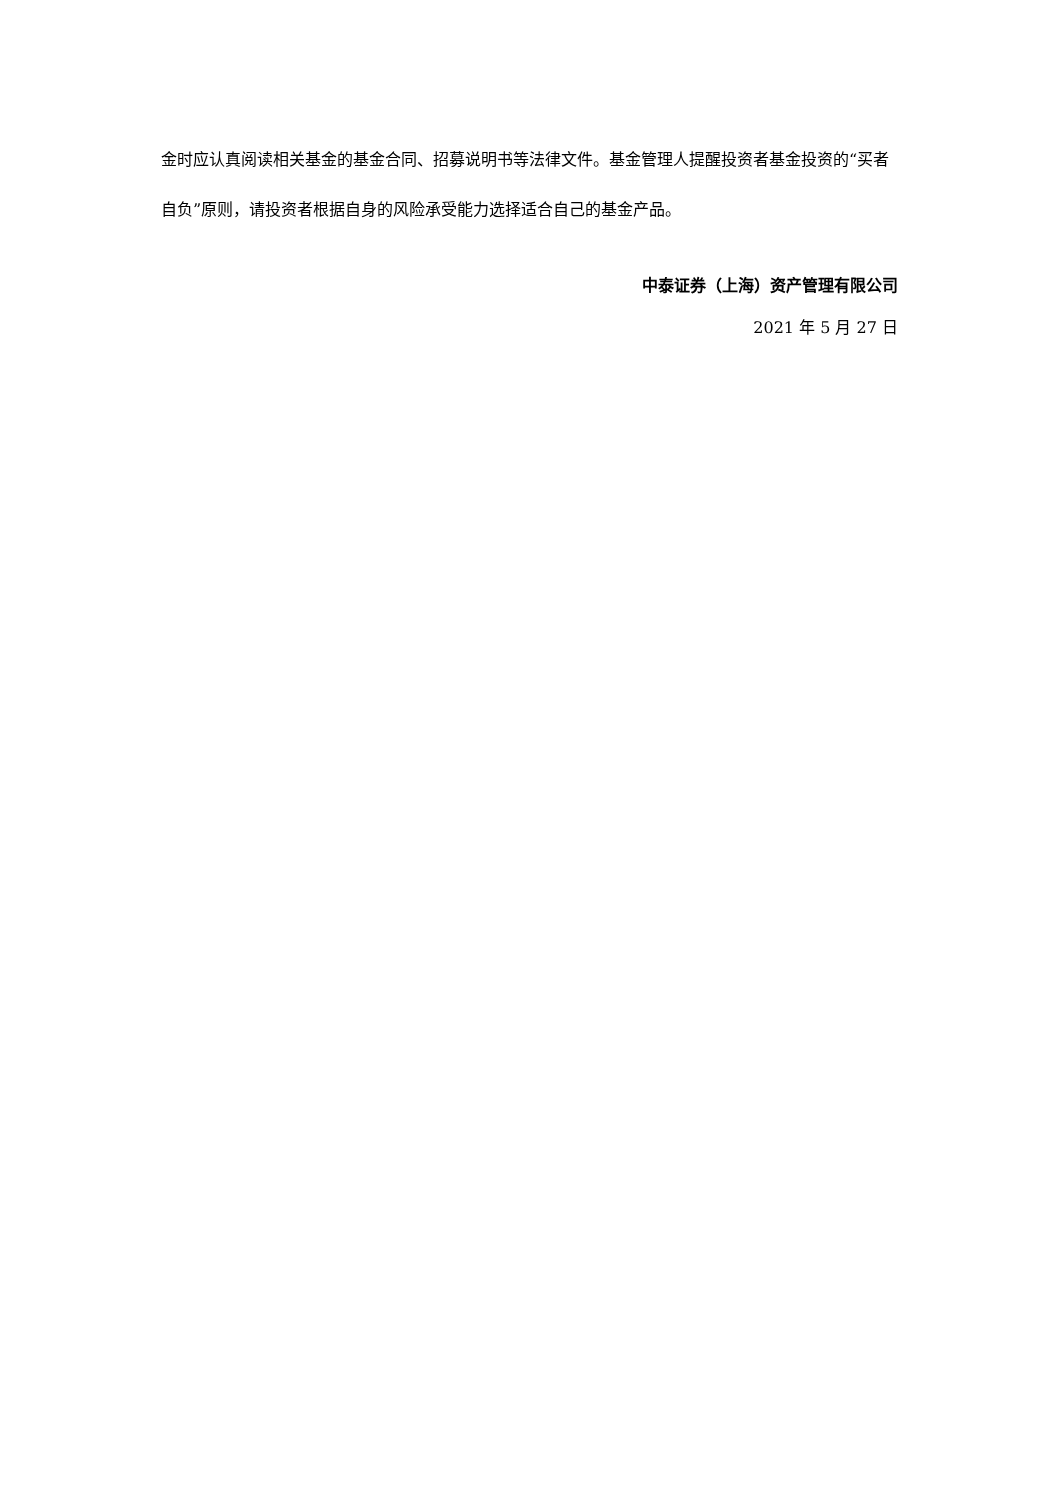金时应认真阅读相关基金的基金合同、招募说明书等法律文件。基金管理人提醒投资者基金投资的“买者自负”原则，请投资者根据自身的风险承受能力选择适合自己的基金产品。
中泰证券（上海）资产管理有限公司
2021 年 5 月 27 日